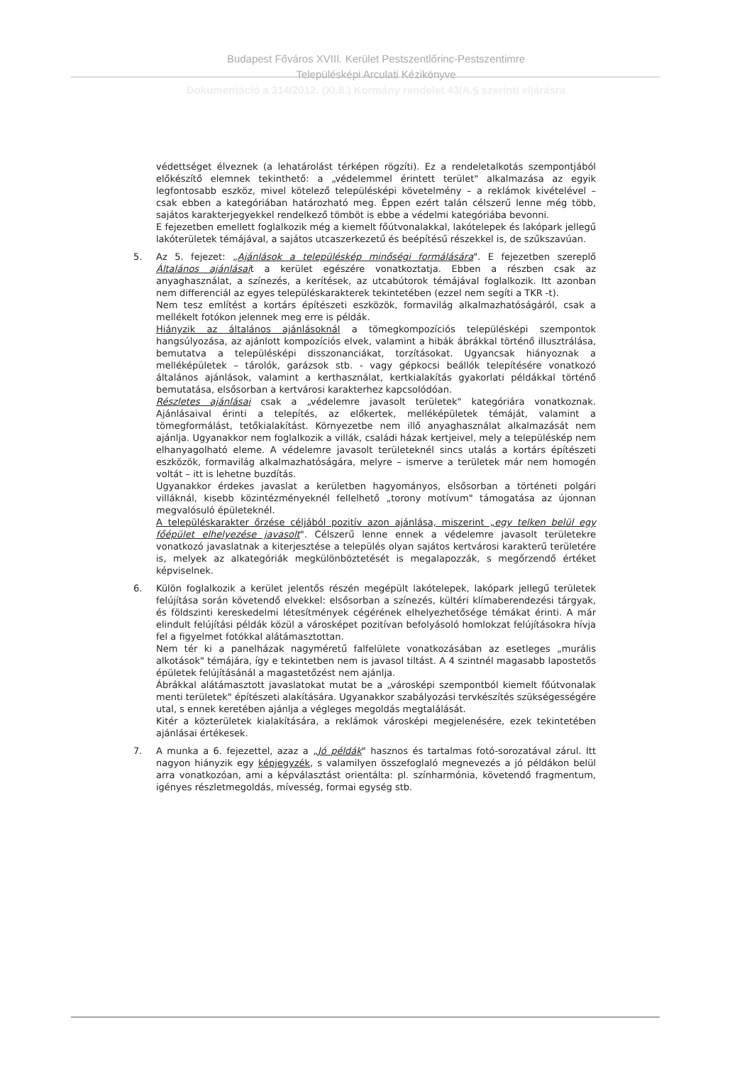Budapest Főváros XVIII. Kerület Pestszentlőrinc-Pestszentimre
Településképi Arculati Kézikönyve
Dokumentáció a 314/2012. (XI.8.) Kormány rendelet 43/A.§ szerinti eljárásra
védettséget élveznek (a lehatárolást térképen rögzíti). Ez a rendeletalkotás szempontjából előkészítő elemnek tekinthető: a „védelemmel érintett terület" alkalmazása az egyik legfontosabb eszköz, mivel kötelező településképi követelmény – a reklámok kivételével – csak ebben a kategóriában határozható meg. Éppen ezért talán célszerű lenne még több, sajátos karakterjegyekkel rendelkező tömböt is ebbe a védelmi kategóriába bevonni.
E fejezetben emellett foglalkozik még a kiemelt főútvonalakkal, lakótelepek és lakópark jellegű lakóterületek témájával, a sajátos utcaszerkezetű és beépítésű részekkel is, de szűkszavúan.
5. Az 5. fejezet: „Ajánlások a településkép minőségi formálására". E fejezetben szereplő Általános ajánlásait a kerület egészére vonatkoztatja. Ebben a részben csak az anyaghasználat, a színezés, a kerítések, az utcabútorok témájával foglalkozik. Itt azonban nem differenciál az egyes településkarakterek tekintetében (ezzel nem segíti a TKR -t).
Nem tesz említést a kortárs építészeti eszközök, formavilág alkalmazhatóságáról, csak a mellékelt fotókon jelennek meg erre is példák.
Hiányzik az általános ajánlásoknál a tömegkompozíciós településképi szempontok hangsúlyozása, az ajánlott kompozíciós elvek, valamint a hibák ábrákkal történő illusztrálása, bemutatva a településképi disszonanciákat, torzításokat. Ugyancsak hiányoznak a melléképületek – tárolók, garázsok stb. - vagy gépkocsi beállók telepítésére vonatkozó általános ajánlások, valamint a kerthasználat, kertkialakítás gyakorlati példákkal történő bemutatása, elsősorban a kertvárosi karakterhez kapcsolódóan.
Részletes ajánlásai csak a „védelemre javasolt területek" kategóriára vonatkoznak. Ajánlásaival érinti a telepítés, az előkertek, melléképületek témáját, valamint a tömegformálást, tetőkialakítást. Környezetbe nem illő anyaghasználat alkalmazását nem ajánlja. Ugyanakkor nem foglalkozik a villák, családi házak kertjeivel, mely a településkép nem elhanyagolható eleme. A védelemre javasolt területeknél sincs utalás a kortárs építészeti eszközök, formavilág alkalmazhatóságára, melyre – ismerve a területek már nem homogén voltát – itt is lehetne buzdítás.
Ugyanakkor érdekes javaslat a kerületben hagyományos, elsősorban a történeti polgári villáknál, kisebb közintézményeknél fellelhető „torony motívum" támogatása az újonnan megvalósuló épületeknél.
A településkarakter őrzése céljából pozitív azon ajánlása, miszerint „egy telken belül egy főépület elhelyezése javasolt". Célszerű lenne ennek a védelemre javasolt területekre vonatkozó javaslatnak a kiterjesztése a település olyan sajátos kertvárosi karakterű területére is, melyek az alkategóriák megkülönböztetését is megalapozzák, s megőrzendő értéket képviselnek.
6. Külön foglalkozik a kerület jelentős részén megépült lakótelepek, lakópark jellegű területek felújítása során követendő elvekkel: elsősorban a színezés, kültéri klímaberendezési tárgyak, és földszinti kereskedelmi létesítmények cégérének elhelyezhetősége témákat érinti. A már elindult felújítási példák közül a városképet pozitívan befolyásoló homlokzat felújításokra hívja fel a figyelmet fotókkal alátámasztottan.
Nem tér ki a panelházak nagyméretű falfelülete vonatkozásában az esetleges „murális alkotások" témájára, így e tekintetben nem is javasol tiltást. A 4 szintnél magasabb lapostetős épületek felújításánál a magastetőzést nem ajánlja.
Ábrákkal alátámasztott javaslatokat mutat be a „városképi szempontból kiemelt főútvonalak menti területek" építészeti alakítására. Ugyanakkor szabályozási tervkészítés szükségességére utal, s ennek keretében ajánlja a végleges megoldás megtalálását.
Kitér a közterületek kialakítására, a reklámok városképi megjelenésére, ezek tekintetében ajánlásai értékesek.
7. A munka a 6. fejezettel, azaz a „Jó példák" hasznos és tartalmas fotó-sorozatával zárul. Itt nagyon hiányzik egy képjegyzék, s valamilyen összefoglaló megnevezés a jó példákon belül arra vonatkozóan, ami a képválasztást orientálta: pl. színharmónia, követendő fragmentum, igényes részletmegoldás, mívesség, formai egység stb.